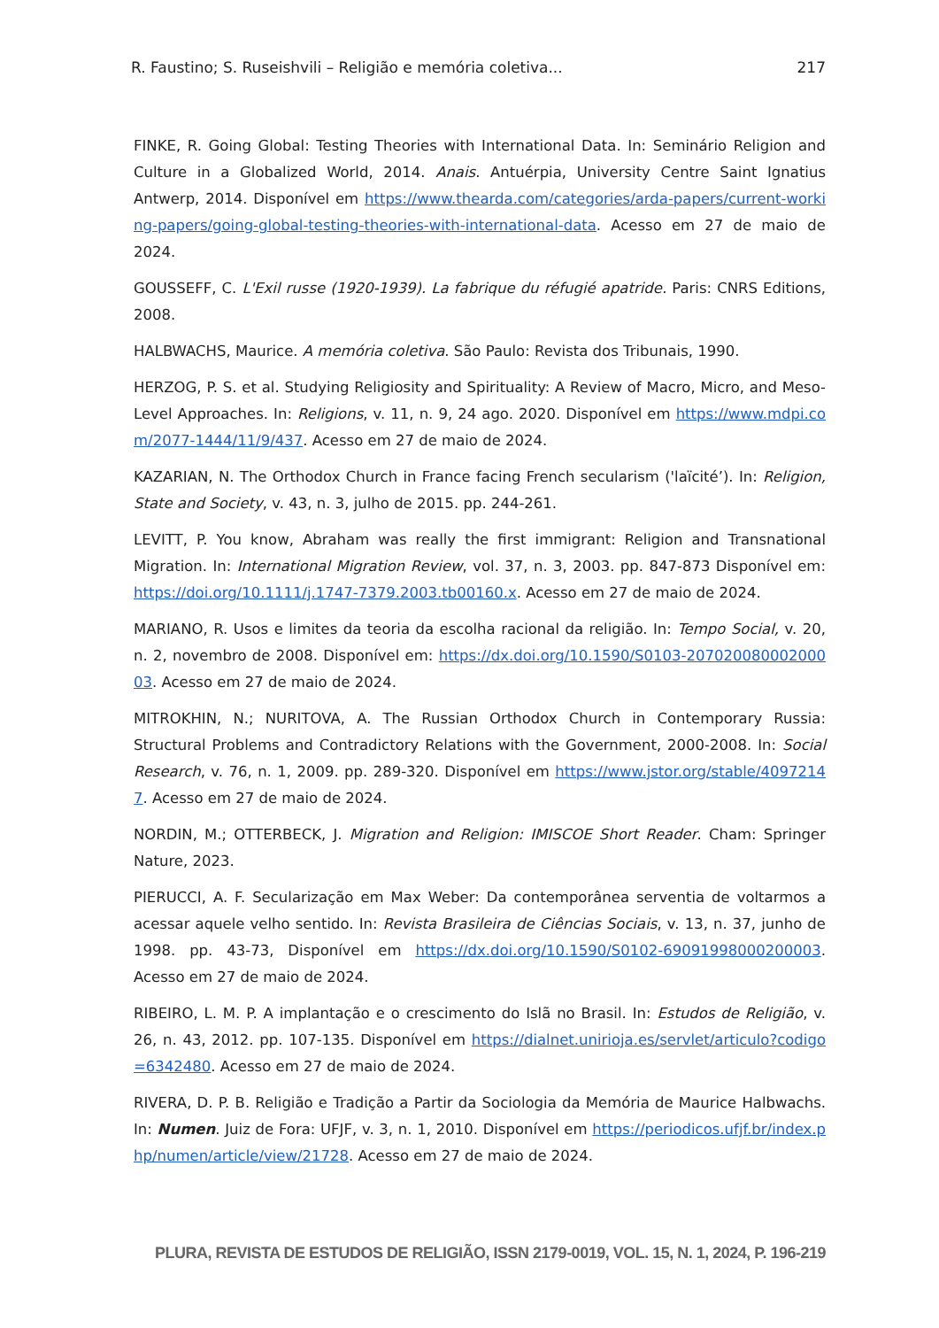R. Faustino; S. Ruseishvili – Religião e memória coletiva... 217
FINKE, R. Going Global: Testing Theories with International Data. In: Seminário Religion and Culture in a Globalized World, 2014. Anais. Antuérpia, University Centre Saint Ignatius Antwerp, 2014. Disponível em https://www.thearda.com/categories/arda-papers/current-working-papers/going-global-testing-theories-with-international-data. Acesso em 27 de maio de 2024.
GOUSSEFF, C. L'Exil russe (1920-1939). La fabrique du réfugié apatride. Paris: CNRS Editions, 2008.
HALBWACHS, Maurice. A memória coletiva. São Paulo: Revista dos Tribunais, 1990.
HERZOG, P. S. et al. Studying Religiosity and Spirituality: A Review of Macro, Micro, and Meso-Level Approaches. In: Religions, v. 11, n. 9, 24 ago. 2020. Disponível em https://www.mdpi.com/2077-1444/11/9/437. Acesso em 27 de maio de 2024.
KAZARIAN, N. The Orthodox Church in France facing French secularism ('laïcité’). In: Religion, State and Society, v. 43, n. 3, julho de 2015. pp. 244-261.
LEVITT, P. You know, Abraham was really the first immigrant: Religion and Transnational Migration. In: International Migration Review, vol. 37, n. 3, 2003. pp. 847-873 Disponível em: https://doi.org/10.1111/j.1747-7379.2003.tb00160.x. Acesso em 27 de maio de 2024.
MARIANO, R. Usos e limites da teoria da escolha racional da religião. In: Tempo Social, v. 20, n. 2, novembro de 2008. Disponível em: https://dx.doi.org/10.1590/S0103-20702008000200003. Acesso em 27 de maio de 2024.
MITROKHIN, N.; NURITOVA, A. The Russian Orthodox Church in Contemporary Russia: Structural Problems and Contradictory Relations with the Government, 2000-2008. In: Social Research, v. 76, n. 1, 2009. pp. 289-320. Disponível em https://www.jstor.org/stable/40972147. Acesso em 27 de maio de 2024.
NORDIN, M.; OTTERBECK, J. Migration and Religion: IMISCOE Short Reader. Cham: Springer Nature, 2023.
PIERUCCI, A. F. Secularização em Max Weber: Da contemporânea serventia de voltarmos a acessar aquele velho sentido. In: Revista Brasileira de Ciências Sociais, v. 13, n. 37, junho de 1998. pp. 43-73, Disponível em https://dx.doi.org/10.1590/S0102-69091998000200003. Acesso em 27 de maio de 2024.
RIBEIRO, L. M. P. A implantação e o crescimento do Islã no Brasil. In: Estudos de Religião, v. 26, n. 43, 2012. pp. 107-135. Disponível em https://dialnet.unirioja.es/servlet/articulo?codigo=6342480. Acesso em 27 de maio de 2024.
RIVERA, D. P. B. Religião e Tradição a Partir da Sociologia da Memória de Maurice Halbwachs. In: Numen. Juiz de Fora: UFJF, v. 3, n. 1, 2010. Disponível em https://periodicos.ufjf.br/index.php/numen/article/view/21728. Acesso em 27 de maio de 2024.
PLURA, REVISTA DE ESTUDOS DE RELIGIÃO, ISSN 2179-0019, VOL. 15, N. 1, 2024, P. 196-219